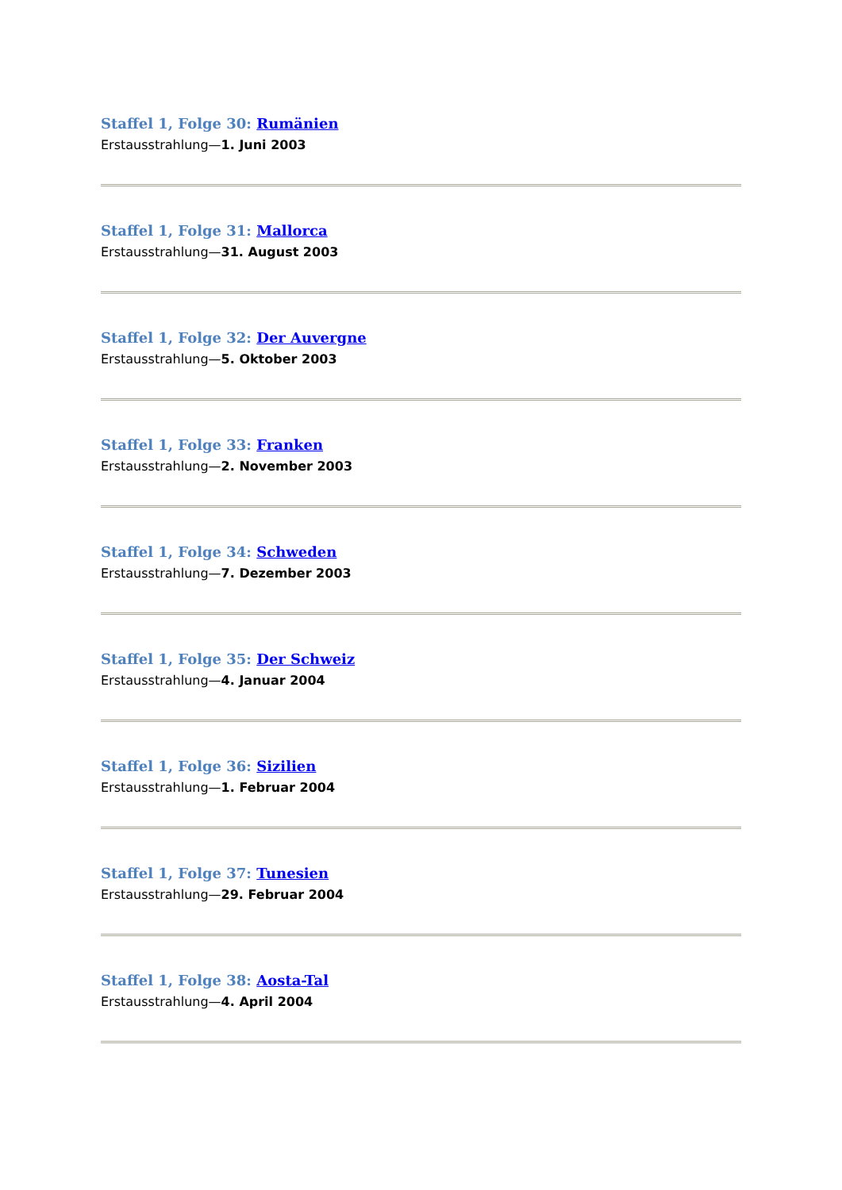Staffel 1, Folge 30: Rumänien
Erstausstrahlung—1. Juni 2003
Staffel 1, Folge 31: Mallorca
Erstausstrahlung—31. August 2003
Staffel 1, Folge 32: Der Auvergne
Erstausstrahlung—5. Oktober 2003
Staffel 1, Folge 33: Franken
Erstausstrahlung—2. November 2003
Staffel 1, Folge 34: Schweden
Erstausstrahlung—7. Dezember 2003
Staffel 1, Folge 35: Der Schweiz
Erstausstrahlung—4. Januar 2004
Staffel 1, Folge 36: Sizilien
Erstausstrahlung—1. Februar 2004
Staffel 1, Folge 37: Tunesien
Erstausstrahlung—29. Februar 2004
Staffel 1, Folge 38: Aosta-Tal
Erstausstrahlung—4. April 2004